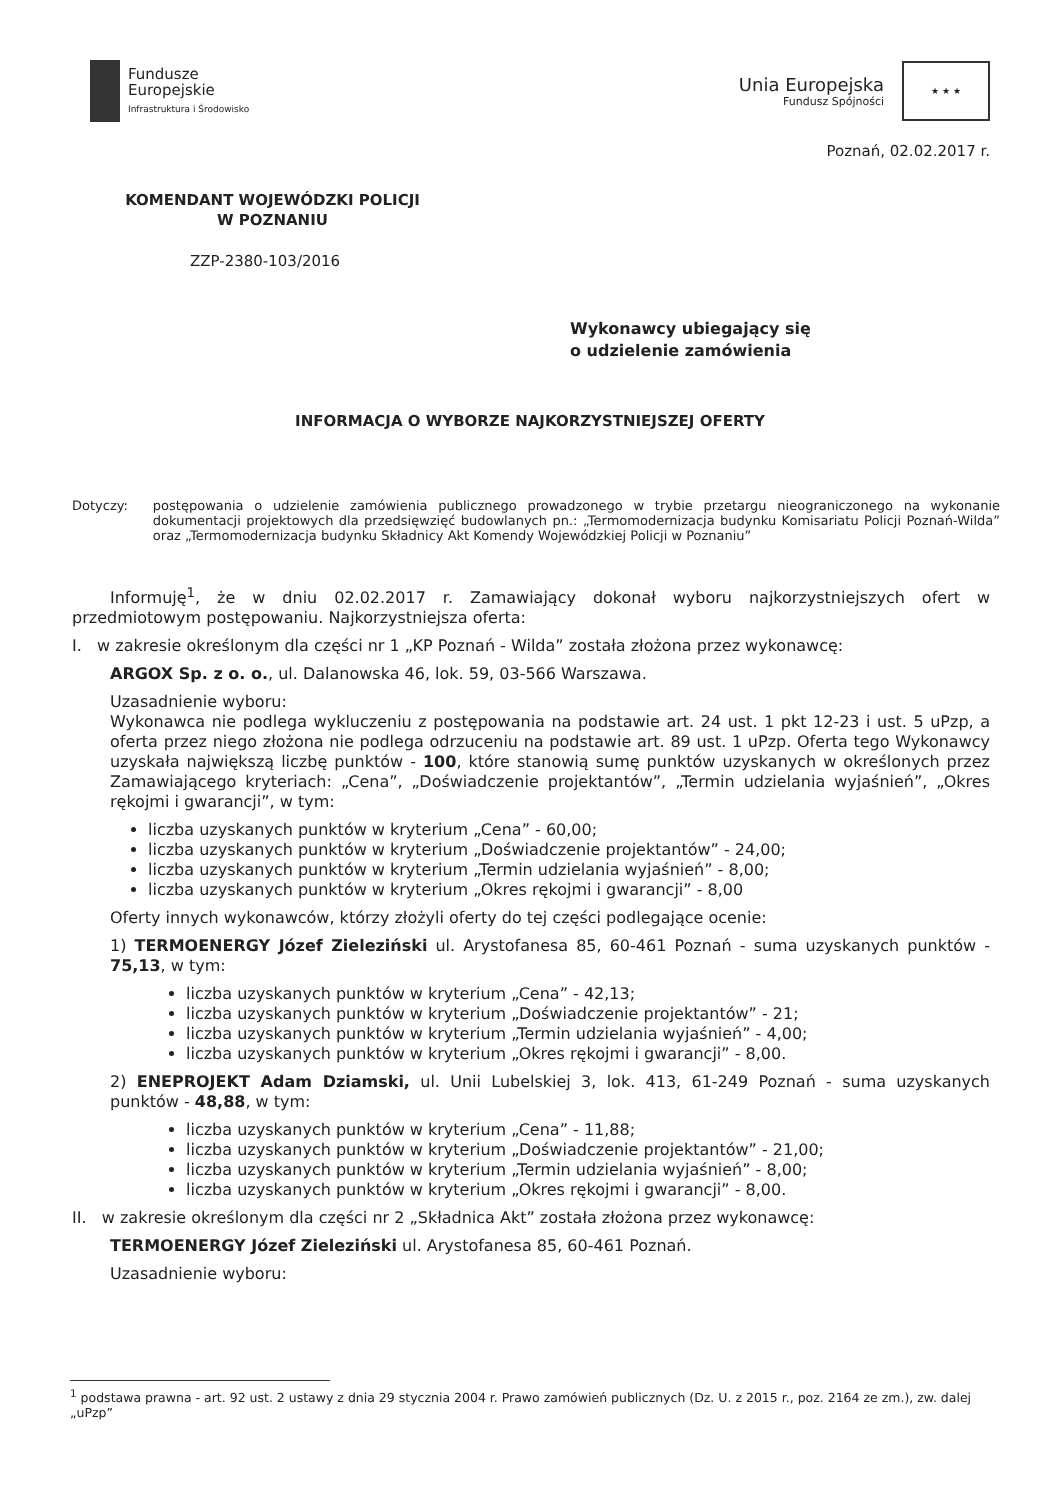Fundusze
Europejskie
Infrastruktura i Środowisko
Unia Europejska
Fundusz Spójności
★ ★ ★
Poznań, 02.02.2017 r.
KOMENDANT WOJEWÓDZKI POLICJI
W POZNANIU
ZZP-2380-103/2016
Wykonawcy ubiegający się
o udzielenie zamówienia
INFORMACJA O WYBORZE NAJKORZYSTNIEJSZEJ OFERTY
Dotyczy: postępowania o udzielenie zamówienia publicznego prowadzonego w trybie przetargu nieograniczonego na wykonanie dokumentacji projektowych dla przedsięwzięć budowlanych pn.: „Termomodernizacja budynku Komisariatu Policji Poznań-Wilda” oraz „Termomodernizacja budynku Składnicy Akt Komendy Wojewódzkiej Policji w Poznaniu”
Informuję<sup>1</sup>, że w dniu 02.02.2017 r. Zamawiający dokonał wyboru najkorzystniejszych ofert w przedmiotowym postępowaniu. Najkorzystniejsza oferta:
I. w zakresie określonym dla części nr 1 „KP Poznań - Wilda” została złożona przez wykonawcę:
ARGOX Sp. z o. o., ul. Dalanowska 46, lok. 59, 03-566 Warszawa.
Uzasadnienie wyboru:
Wykonawca nie podlega wykluczeniu z postępowania na podstawie art. 24 ust. 1 pkt 12-23 i ust. 5 uPzp, a oferta przez niego złożona nie podlega odrzuceniu na podstawie art. 89 ust. 1 uPzp. Oferta tego Wykonawcy uzyskała największą liczbę punktów - 100, które stanowią sumę punktów uzyskanych w określonych przez Zamawiającego kryteriach: „Cena”, „Doświadczenie projektantów”, „Termin udzielania wyjaśnień”, „Okres rękojmi i gwarancji”, w tym:
liczba uzyskanych punktów w kryterium „Cena” - 60,00;
liczba uzyskanych punktów w kryterium „Doświadczenie projektantów” - 24,00;
liczba uzyskanych punktów w kryterium „Termin udzielania wyjaśnień” - 8,00;
liczba uzyskanych punktów w kryterium „Okres rękojmi i gwarancji” - 8,00
Oferty innych wykonawców, którzy złożyli oferty do tej części podlegające ocenie:
1) TERMOENERGY Józef Zieleziński ul. Arystofanesa 85, 60-461 Poznań - suma uzyskanych punktów - 75,13, w tym:
liczba uzyskanych punktów w kryterium „Cena” - 42,13;
liczba uzyskanych punktów w kryterium „Doświadczenie projektantów” - 21;
liczba uzyskanych punktów w kryterium „Termin udzielania wyjaśnień” - 4,00;
liczba uzyskanych punktów w kryterium „Okres rękojmi i gwarancji” - 8,00.
2) ENEPROJEKT Adam Dziamski, ul. Unii Lubelskiej 3, lok. 413, 61-249 Poznań - suma uzyskanych punktów - 48,88, w tym:
liczba uzyskanych punktów w kryterium „Cena” - 11,88;
liczba uzyskanych punktów w kryterium „Doświadczenie projektantów” - 21,00;
liczba uzyskanych punktów w kryterium „Termin udzielania wyjaśnień” - 8,00;
liczba uzyskanych punktów w kryterium „Okres rękojmi i gwarancji” - 8,00.
II. w zakresie określonym dla części nr 2 „Składnica Akt” została złożona przez wykonawcę:
TERMOENERGY Józef Zieleziński ul. Arystofanesa 85, 60-461 Poznań.
Uzasadnienie wyboru:
<sup>1</sup> podstawa prawna - art. 92 ust. 2 ustawy z dnia 29 stycznia 2004 r. Prawo zamówień publicznych (Dz. U. z 2015 r., poz. 2164 ze zm.), zw. dalej „uPzp”